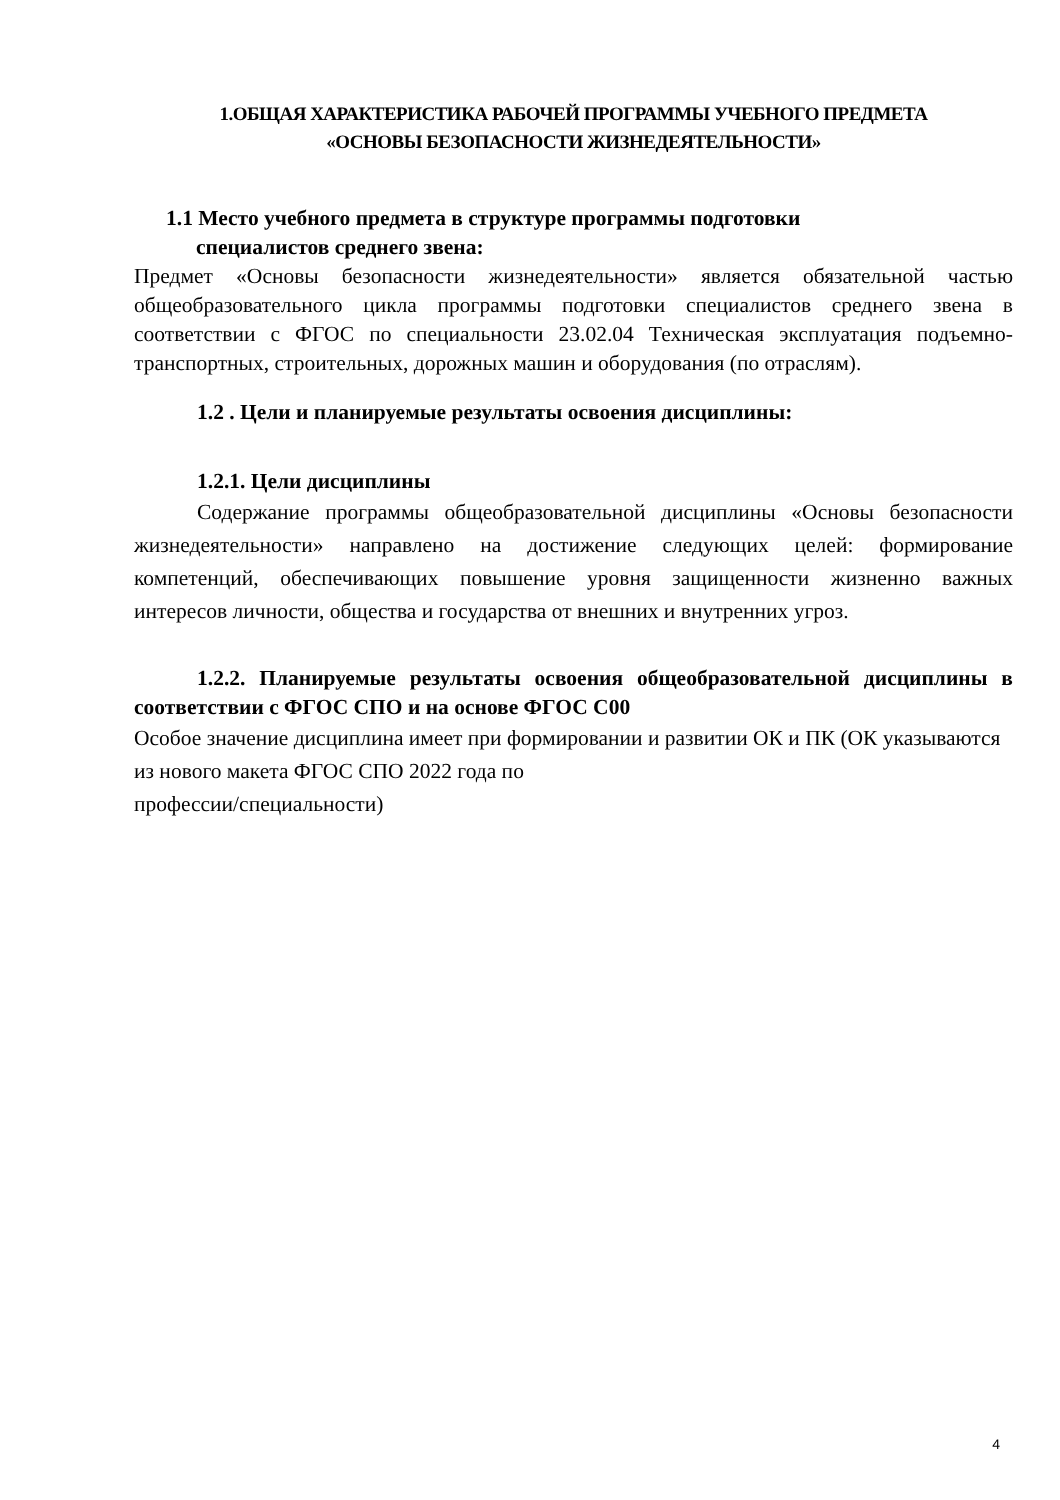1.ОБЩАЯ ХАРАКТЕРИСТИКА РАБОЧЕЙ ПРОГРАММЫ УЧЕБНОГО ПРЕДМЕТА
«ОСНОВЫ БЕЗОПАСНОСТИ ЖИЗНЕДЕЯТЕЛЬНОСТИ»
1.1 Место учебного предмета в структуре программы подготовки
специалистов среднего звена:
Предмет «Основы безопасности жизнедеятельности» является обязательной частью общеобразовательного цикла программы подготовки специалистов среднего звена в соответствии с ФГОС по специальности 23.02.04 Техническая эксплуатация подъемно-транспортных, строительных, дорожных машин и оборудования (по отраслям).
1.2 . Цели и планируемые результаты освоения дисциплины:
1.2.1. Цели дисциплины
Содержание программы общеобразовательной дисциплины «Основы безопасности жизнедеятельности» направлено на достижение следующих целей: формирование компетенций, обеспечивающих повышение уровня защищенности жизненно важных интересов личности, общества и государства от внешних и внутренних угроз.
1.2.2. Планируемые результаты освоения общеобразовательной дисциплины в соответствии с ФГОС СПО и на основе ФГОС С00
Особое значение дисциплина имеет при формировании и развитии ОК и ПК (ОК указываются из нового макета ФГОС СПО 2022 года по
профессии/специальности)
4